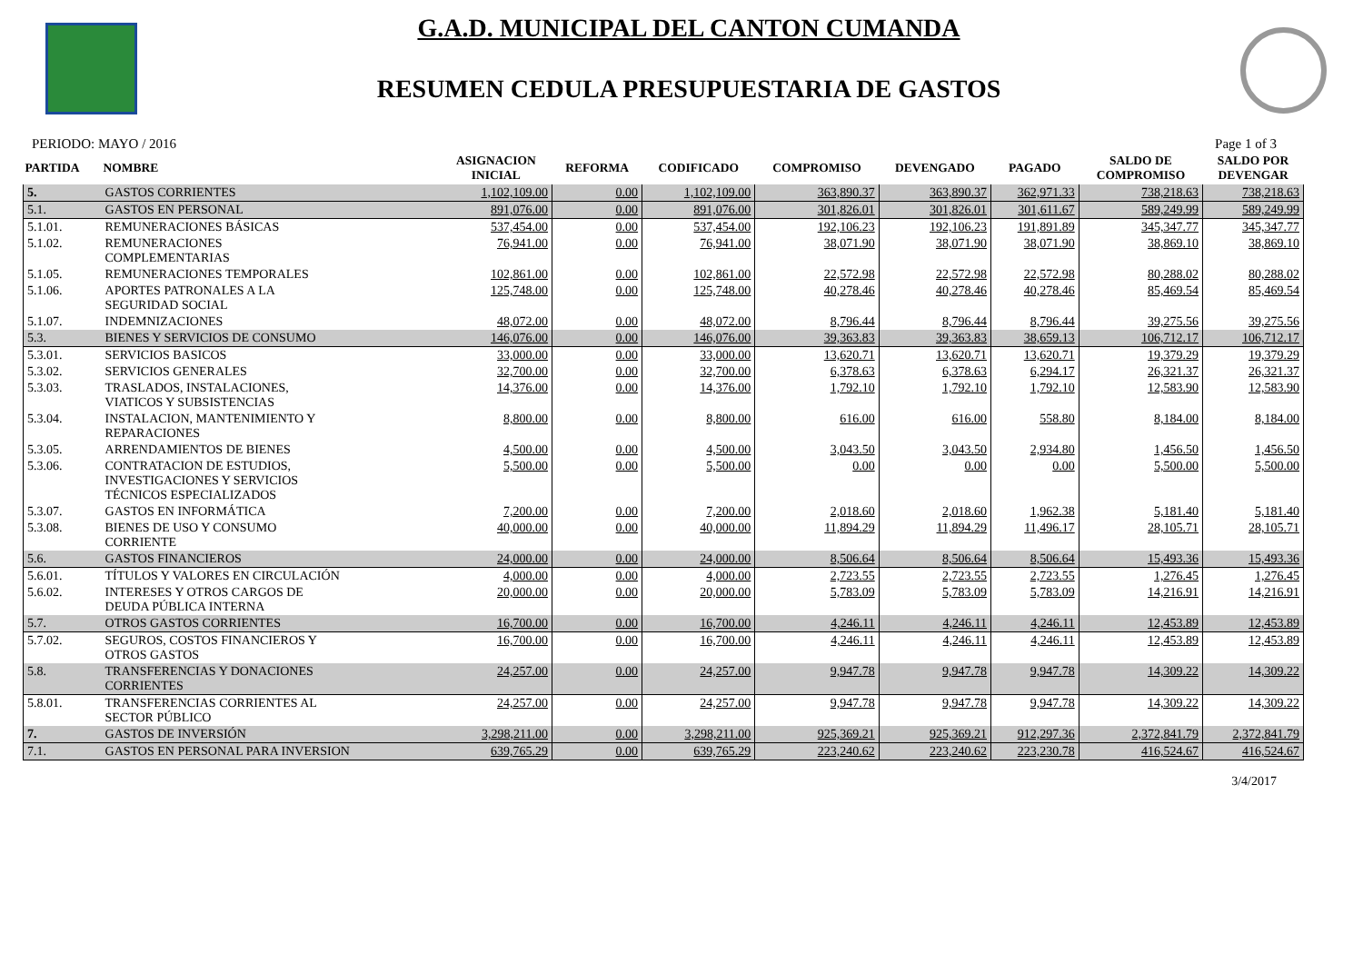G.A.D. MUNICIPAL DEL CANTON CUMANDA
RESUMEN CEDULA PRESUPUESTARIA DE GASTOS
PERIODO: MAYO / 2016 Page 1 of 3
| PARTIDA | NOMBRE | ASIGNACION INICIAL | REFORMA | CODIFICADO | COMPROMISO | DEVENGADO | PAGADO | SALDO DE COMPROMISO | SALDO POR DEVENGAR |
| --- | --- | --- | --- | --- | --- | --- | --- | --- | --- |
| 5. | GASTOS CORRIENTES | 1,102,109.00 | 0.00 | 1,102,109.00 | 363,890.37 | 363,890.37 | 362,971.33 | 738,218.63 | 738,218.63 |
| 5.1. | GASTOS EN PERSONAL | 891,076.00 | 0.00 | 891,076.00 | 301,826.01 | 301,826.01 | 301,611.67 | 589,249.99 | 589,249.99 |
| 5.1.01. | REMUNERACIONES BÁSICAS | 537,454.00 | 0.00 | 537,454.00 | 192,106.23 | 192,106.23 | 191,891.89 | 345,347.77 | 345,347.77 |
| 5.1.02. | REMUNERACIONES COMPLEMENTARIAS | 76,941.00 | 0.00 | 76,941.00 | 38,071.90 | 38,071.90 | 38,071.90 | 38,869.10 | 38,869.10 |
| 5.1.05. | REMUNERACIONES TEMPORALES | 102,861.00 | 0.00 | 102,861.00 | 22,572.98 | 22,572.98 | 22,572.98 | 80,288.02 | 80,288.02 |
| 5.1.06. | APORTES PATRONALES A LA SEGURIDAD SOCIAL | 125,748.00 | 0.00 | 125,748.00 | 40,278.46 | 40,278.46 | 40,278.46 | 85,469.54 | 85,469.54 |
| 5.1.07. | INDEMNIZACIONES | 48,072.00 | 0.00 | 48,072.00 | 8,796.44 | 8,796.44 | 8,796.44 | 39,275.56 | 39,275.56 |
| 5.3. | BIENES Y SERVICIOS DE CONSUMO | 146,076.00 | 0.00 | 146,076.00 | 39,363.83 | 39,363.83 | 38,659.13 | 106,712.17 | 106,712.17 |
| 5.3.01. | SERVICIOS BASICOS | 33,000.00 | 0.00 | 33,000.00 | 13,620.71 | 13,620.71 | 13,620.71 | 19,379.29 | 19,379.29 |
| 5.3.02. | SERVICIOS GENERALES | 32,700.00 | 0.00 | 32,700.00 | 6,378.63 | 6,378.63 | 6,294.17 | 26,321.37 | 26,321.37 |
| 5.3.03. | TRASLADOS, INSTALACIONES, VIATICOS Y SUBSISTENCIAS | 14,376.00 | 0.00 | 14,376.00 | 1,792.10 | 1,792.10 | 1,792.10 | 12,583.90 | 12,583.90 |
| 5.3.04. | INSTALACION, MANTENIMIENTO Y REPARACIONES | 8,800.00 | 0.00 | 8,800.00 | 616.00 | 616.00 | 558.80 | 8,184.00 | 8,184.00 |
| 5.3.05. | ARRENDAMIENTOS DE BIENES | 4,500.00 | 0.00 | 4,500.00 | 3,043.50 | 3,043.50 | 2,934.80 | 1,456.50 | 1,456.50 |
| 5.3.06. | CONTRATACION DE ESTUDIOS, INVESTIGACIONES Y SERVICIOS TÉCNICOS ESPECIALIZADOS | 5,500.00 | 0.00 | 5,500.00 | 0.00 | 0.00 | 0.00 | 5,500.00 | 5,500.00 |
| 5.3.07. | GASTOS EN INFORMÁTICA | 7,200.00 | 0.00 | 7,200.00 | 2,018.60 | 2,018.60 | 1,962.38 | 5,181.40 | 5,181.40 |
| 5.3.08. | BIENES DE USO Y CONSUMO CORRIENTE | 40,000.00 | 0.00 | 40,000.00 | 11,894.29 | 11,894.29 | 11,496.17 | 28,105.71 | 28,105.71 |
| 5.6. | GASTOS FINANCIEROS | 24,000.00 | 0.00 | 24,000.00 | 8,506.64 | 8,506.64 | 8,506.64 | 15,493.36 | 15,493.36 |
| 5.6.01. | TÍTULOS Y VALORES EN CIRCULACIÓN | 4,000.00 | 0.00 | 4,000.00 | 2,723.55 | 2,723.55 | 2,723.55 | 1,276.45 | 1,276.45 |
| 5.6.02. | INTERESES Y OTROS CARGOS DE DEUDA PÚBLICA INTERNA | 20,000.00 | 0.00 | 20,000.00 | 5,783.09 | 5,783.09 | 5,783.09 | 14,216.91 | 14,216.91 |
| 5.7. | OTROS GASTOS CORRIENTES | 16,700.00 | 0.00 | 16,700.00 | 4,246.11 | 4,246.11 | 4,246.11 | 12,453.89 | 12,453.89 |
| 5.7.02. | SEGUROS, COSTOS FINANCIEROS Y OTROS GASTOS | 16,700.00 | 0.00 | 16,700.00 | 4,246.11 | 4,246.11 | 4,246.11 | 12,453.89 | 12,453.89 |
| 5.8. | TRANSFERENCIAS Y DONACIONES CORRIENTES | 24,257.00 | 0.00 | 24,257.00 | 9,947.78 | 9,947.78 | 9,947.78 | 14,309.22 | 14,309.22 |
| 5.8.01. | TRANSFERENCIAS CORRIENTES AL SECTOR PÚBLICO | 24,257.00 | 0.00 | 24,257.00 | 9,947.78 | 9,947.78 | 9,947.78 | 14,309.22 | 14,309.22 |
| 7. | GASTOS DE INVERSIÓN | 3,298,211.00 | 0.00 | 3,298,211.00 | 925,369.21 | 925,369.21 | 912,297.36 | 2,372,841.79 | 2,372,841.79 |
| 7.1. | GASTOS EN PERSONAL PARA INVERSION | 639,765.29 | 0.00 | 639,765.29 | 223,240.62 | 223,240.62 | 223,230.78 | 416,524.67 | 416,524.67 |
3/4/2017